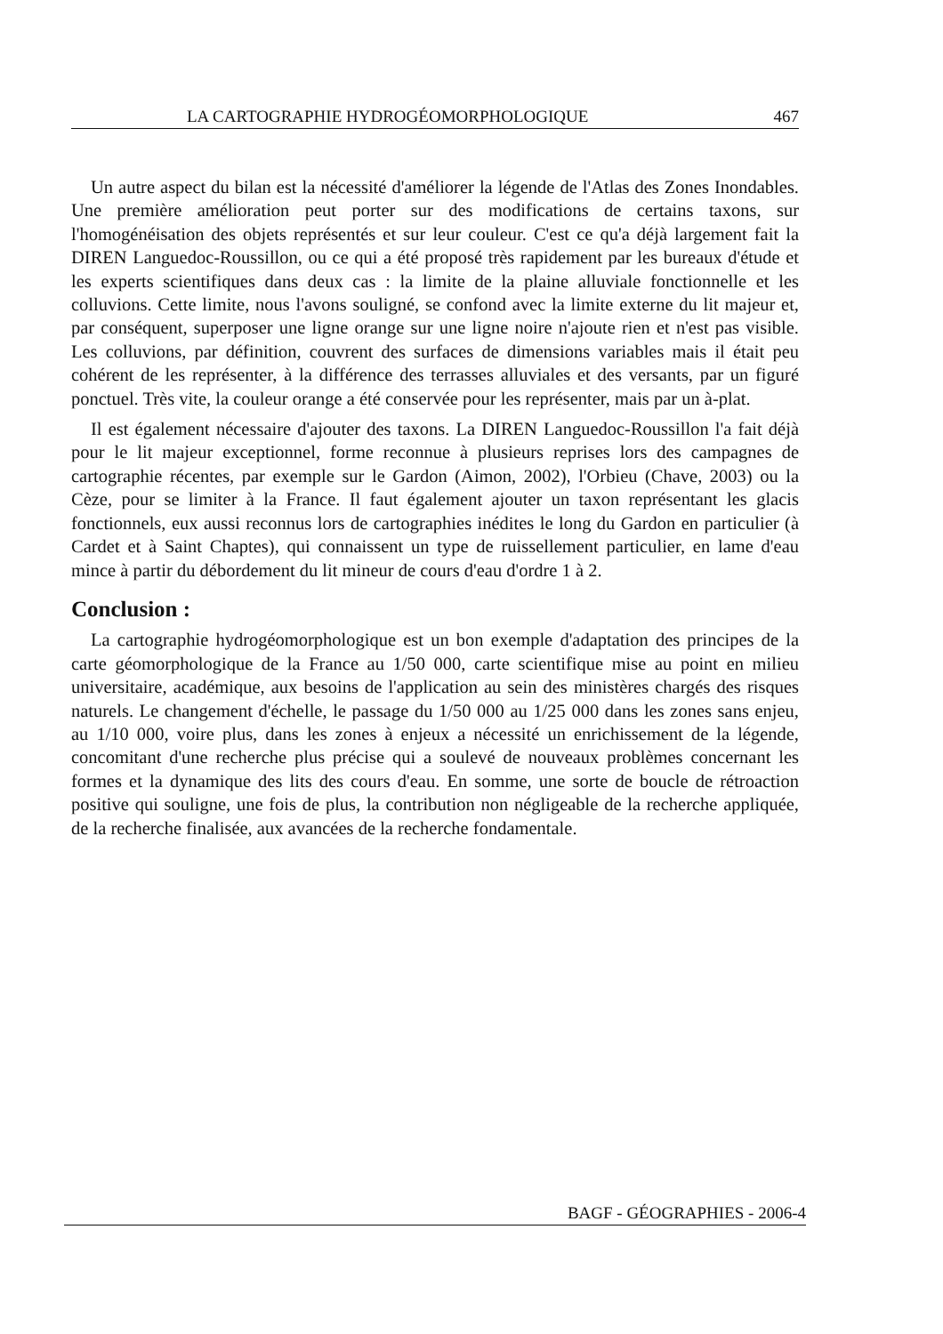LA CARTOGRAPHIE HYDROGÉOMORPHOLOGIQUE 467
Un autre aspect du bilan est la nécessité d'améliorer la légende de l'Atlas des Zones Inondables. Une première amélioration peut porter sur des modifications de certains taxons, sur l'homogénéisation des objets représentés et sur leur couleur. C'est ce qu'a déjà largement fait la DIREN Languedoc-Roussillon, ou ce qui a été proposé très rapidement par les bureaux d'étude et les experts scientifiques dans deux cas : la limite de la plaine alluviale fonctionnelle et les colluvions. Cette limite, nous l'avons souligné, se confond avec la limite externe du lit majeur et, par conséquent, superposer une ligne orange sur une ligne noire n'ajoute rien et n'est pas visible. Les colluvions, par définition, couvrent des surfaces de dimensions variables mais il était peu cohérent de les représenter, à la différence des terrasses alluviales et des versants, par un figuré ponctuel. Très vite, la couleur orange a été conservée pour les représenter, mais par un à-plat.
Il est également nécessaire d'ajouter des taxons. La DIREN Languedoc-Roussillon l'a fait déjà pour le lit majeur exceptionnel, forme reconnue à plusieurs reprises lors des campagnes de cartographie récentes, par exemple sur le Gardon (Aimon, 2002), l'Orbieu (Chave, 2003) ou la Cèze, pour se limiter à la France. Il faut également ajouter un taxon représentant les glacis fonctionnels, eux aussi reconnus lors de cartographies inédites le long du Gardon en particulier (à Cardet et à Saint Chaptes), qui connaissent un type de ruissellement particulier, en lame d'eau mince à partir du débordement du lit mineur de cours d'eau d'ordre 1 à 2.
Conclusion :
La cartographie hydrogéomorphologique est un bon exemple d'adaptation des principes de la carte géomorphologique de la France au 1/50 000, carte scientifique mise au point en milieu universitaire, académique, aux besoins de l'application au sein des ministères chargés des risques naturels. Le changement d'échelle, le passage du 1/50 000 au 1/25 000 dans les zones sans enjeu, au 1/10 000, voire plus, dans les zones à enjeux a nécessité un enrichissement de la légende, concomitant d'une recherche plus précise qui a soulevé de nouveaux problèmes concernant les formes et la dynamique des lits des cours d'eau. En somme, une sorte de boucle de rétroaction positive qui souligne, une fois de plus, la contribution non négligeable de la recherche appliquée, de la recherche finalisée, aux avancées de la recherche fondamentale.
BAGF - GÉOGRAPHIES - 2006-4